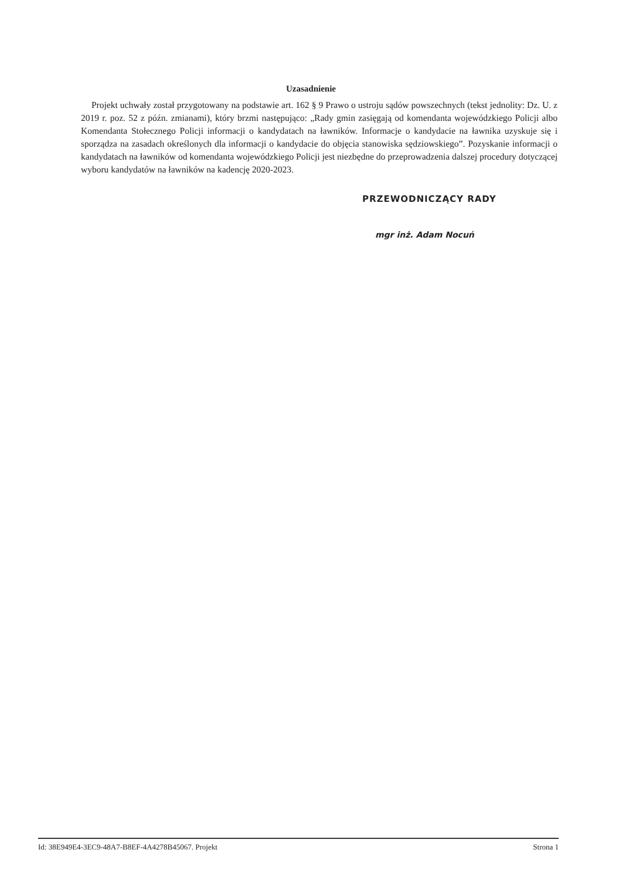Uzasadnienie
Projekt uchwały został przygotowany na podstawie art. 162 § 9 Prawo o ustroju sądów powszechnych (tekst jednolity: Dz. U. z 2019 r. poz. 52 z późn. zmianami), który brzmi następująco: „Rady gmin zasięgają od komendanta wojewódzkiego Policji albo Komendanta Stołecznego Policji informacji o kandydatach na ławników. Informacje o kandydacie na ławnika uzyskuje się i sporządza na zasadach określonych dla informacji o kandydacie do objęcia stanowiska sędziowskiego”. Pozyskanie informacji o kandydatach na ławników od komendanta wojewódzkiego Policji jest niezbędne do przeprowadzenia dalszej procedury dotyczącej wyboru kandydatów na ławników na kadencję 2020-2023.
PRZEWODNICZĄCY RADY
mgr inż. Adam Nocuń
Id: 38E949E4-3EC9-48A7-B8EF-4A4278B45067. Projekt Strona 1